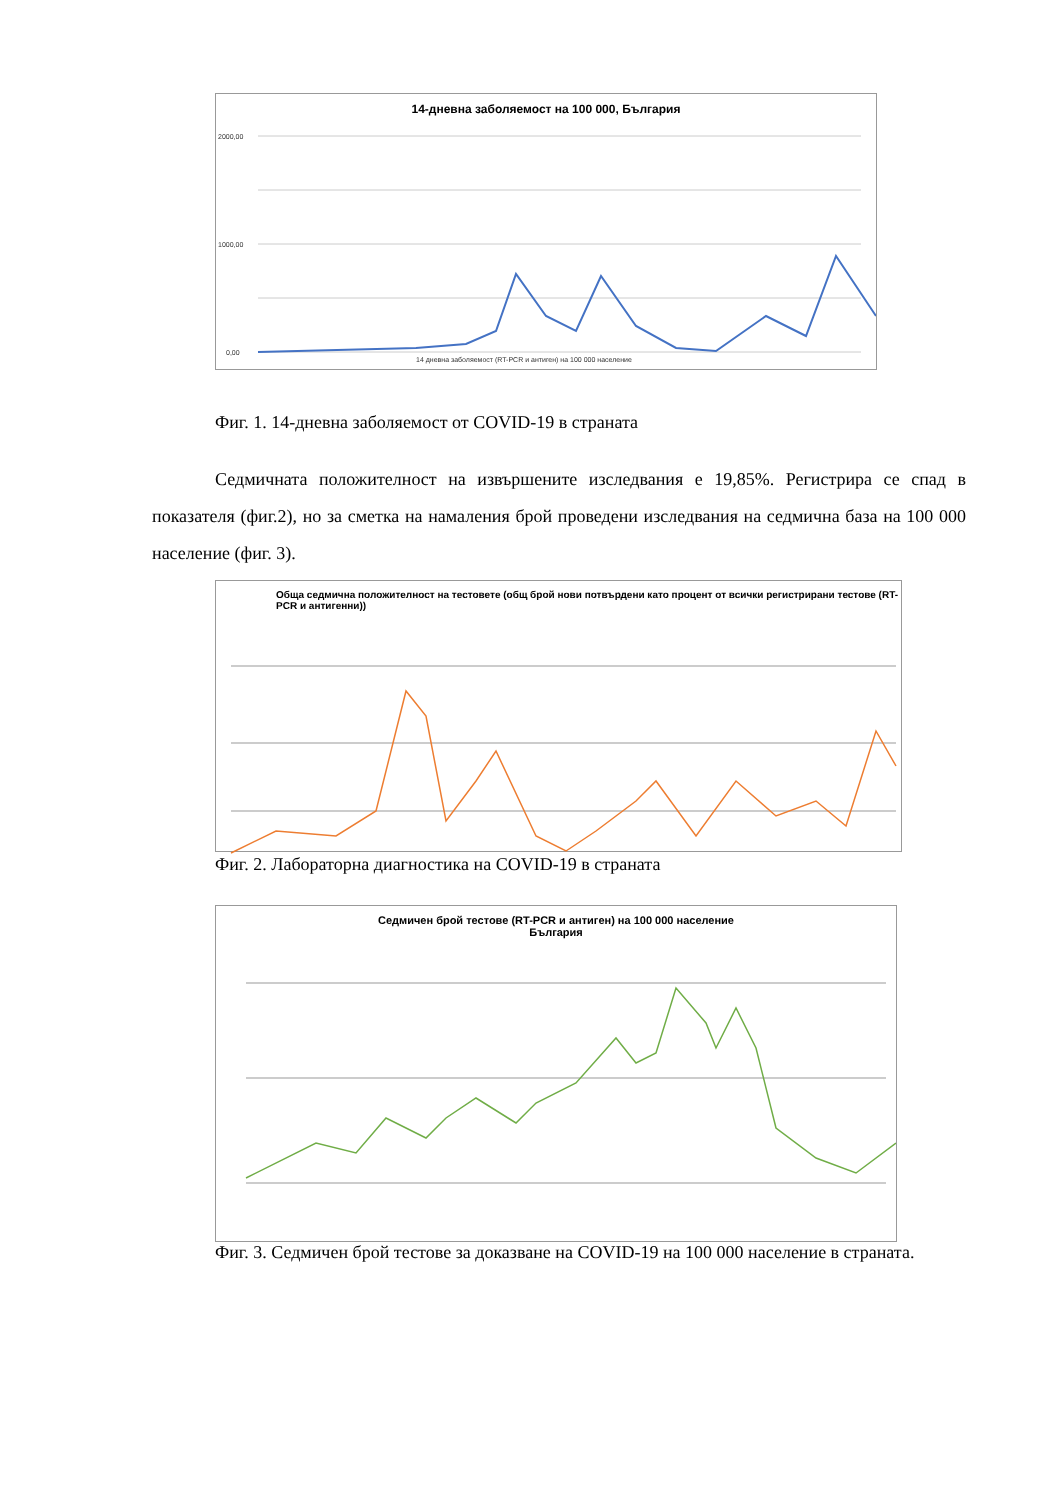14-дневна заболяемост на 100 000, България
2000,00
1000,00
0,00
14 дневна заболяемост (RT-PCR и антиген) на 100 000 население
Фиг. 1. 14-дневна заболяемост от COVID-19 в страната
Седмичната положителност на извършените изследвания е 19,85%. Регистрира се спад в показателя (фиг.2), но за сметка на намаления брой проведени изследвания на седмична база на 100 000 население (фиг. 3).
Обща седмична положителност на тестовете (общ брой нови потвърдени като процент от всички регистрирани тестове (RT-PCR и антигенни))
Фиг. 2. Лабораторна диагностика на COVID-19 в страната
Седмичен брой тестове (RT-PCR и антиген) на 100 000 население
България
Фиг. 3. Седмичен брой тестове за доказване на COVID-19 на 100 000 население в страната.